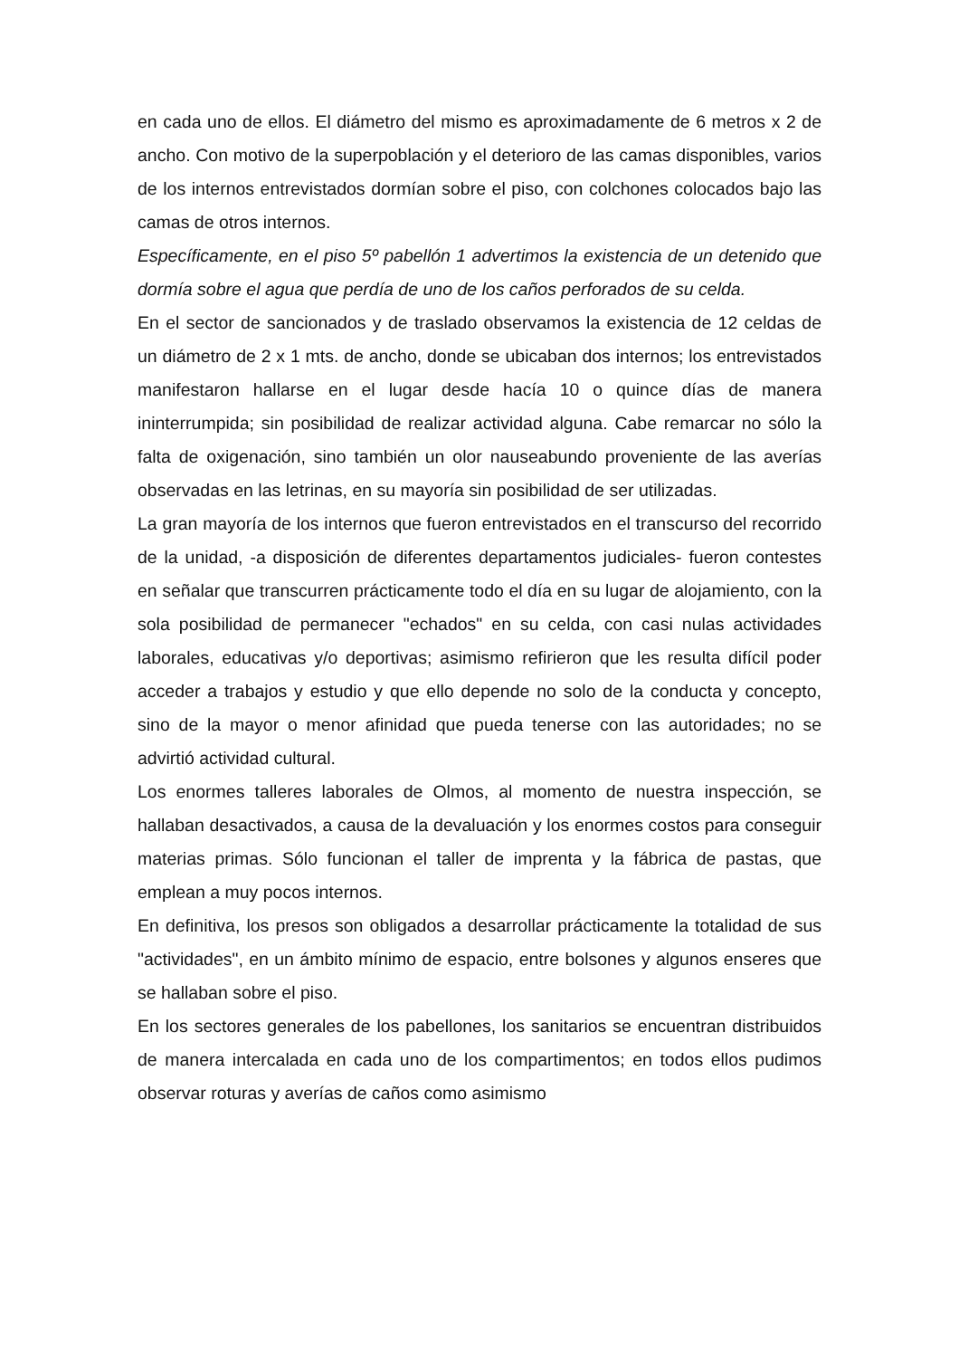en cada uno de ellos. El diámetro del mismo es aproximadamente de 6 metros x 2 de ancho. Con motivo de la superpoblación y el deterioro de las camas disponibles, varios de los internos entrevistados dormían sobre el piso, con colchones colocados bajo las camas de otros internos.
Específicamente, en el piso 5º pabellón 1 advertimos la existencia de un detenido que dormía sobre el agua que perdía de uno de los caños perforados de su celda.
En el sector de sancionados y de traslado observamos la existencia de 12 celdas de un diámetro de 2 x 1 mts. de ancho, donde se ubicaban dos internos; los entrevistados manifestaron hallarse en el lugar desde hacía 10 o quince días de manera ininterrumpida; sin posibilidad de realizar actividad alguna. Cabe remarcar no sólo la falta de oxigenación, sino también un olor nauseabundo proveniente de las averías observadas en las letrinas, en su mayoría sin posibilidad de ser utilizadas.
La gran mayoría de los internos que fueron entrevistados en el transcurso del recorrido de la unidad, -a disposición de diferentes departamentos judiciales- fueron contestes en señalar que transcurren prácticamente todo el día en su lugar de alojamiento, con la sola posibilidad de permanecer "echados" en su celda, con casi nulas actividades laborales, educativas y/o deportivas; asimismo refirieron que les resulta difícil poder acceder a trabajos y estudio y que ello depende no solo de la conducta y concepto, sino de la mayor o menor afinidad que pueda tenerse con las autoridades; no se advirtió actividad cultural.
Los enormes talleres laborales de Olmos, al momento de nuestra inspección, se hallaban desactivados, a causa de la devaluación y los enormes costos para conseguir materias primas. Sólo funcionan el taller de imprenta y la fábrica de pastas, que emplean a muy pocos internos.
En definitiva, los presos son obligados a desarrollar prácticamente la totalidad de sus "actividades", en un ámbito mínimo de espacio, entre bolsones y algunos enseres que se hallaban sobre el piso.
En los sectores generales de los pabellones, los sanitarios se encuentran distribuidos de manera intercalada en cada uno de los compartimentos; en todos ellos pudimos observar roturas y averías de caños como asimismo